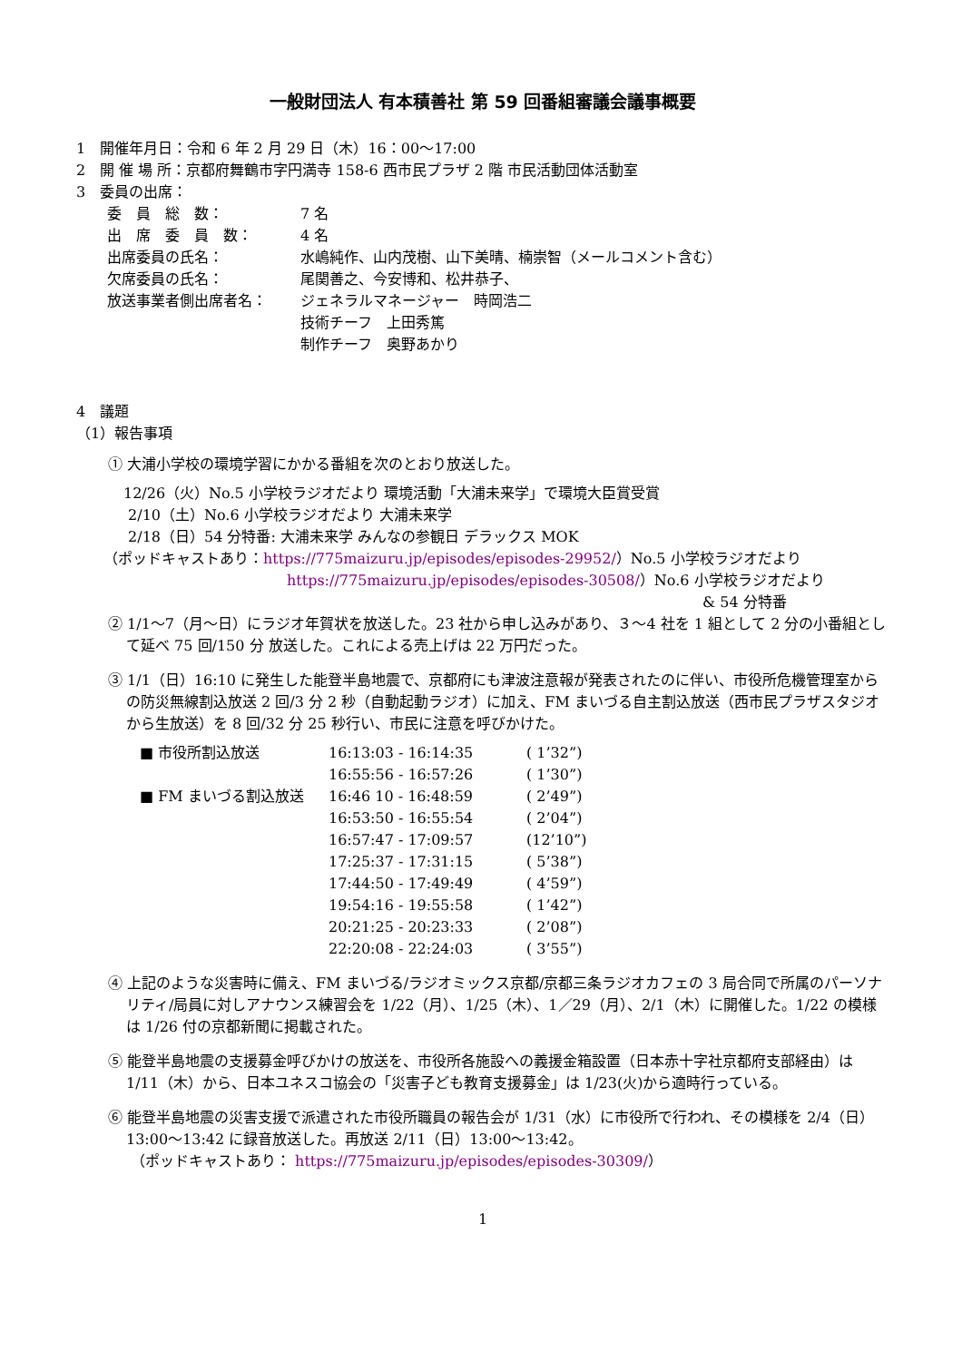一般財団法人 有本積善社 第 59 回番組審議会議事概要
1　開催年月日：令和 6 年 2 月 29 日（木）16：00～17:00
2　開 催 場 所：京都府舞鶴市字円満寺 158-6 西市民プラザ 2 階 市民活動団体活動室
3　委員の出席：
| 委 員 総 数： | 7 名 |
| 出 席 委 員 数： | 4 名 |
| 出席委員の氏名： | 水嶋純作、山内茂樹、山下美晴、楠崇智（メールコメント含む） |
| 欠席委員の氏名： | 尾関善之、今安博和、松井恭子、 |
| 放送事業者側出席者名： | ジェネラルマネージャー 時岡浩二 技術チーフ 上田秀篤 制作チーフ 奥野あかり |
4　議題
（1）報告事項
① 大浦小学校の環境学習にかかる番組を次のとおり放送した。
12/26（火）No.5 小学校ラジオだより 環境活動「大浦未来学」で環境大臣賞受賞
2/10（土）No.6 小学校ラジオだより 大浦未来学
2/18（日）54 分特番: 大浦未来学 みんなの参観日 デラックス MOK
（ポッドキャストあり：https://775maizuru.jp/episodes/episodes-29952/）No.5 小学校ラジオだより
https://775maizuru.jp/episodes/episodes-30508/）No.6 小学校ラジオだより
& 54 分特番
② 1/1～7（月～日）にラジオ年賀状を放送した。23 社から申し込みがあり、３～4 社を 1 組として 2 分の小番組として延べ 75 回/150 分 放送した。これによる売上げは 22 万円だった。
③ 1/1（日）16:10 に発生した能登半島地震で、京都府にも津波注意報が発表されたのに伴い、市役所危機管理室からの防災無線割込放送 2 回/3 分 2 秒（自動起動ラジオ）に加え、FM まいづる自主割込放送（西市民プラザスタジオから生放送）を 8 回/32 分 25 秒行い、市民に注意を呼びかけた。
| ■ 市役所割込放送 | 16:13:03 - 16:14:35 | ( 1’32”) |
| | 16:55:56 - 16:57:26 | ( 1’30”) |
| ■ FM まいづる割込放送 | 16:46 10 - 16:48:59 | ( 2’49”) |
| | 16:53:50 - 16:55:54 | ( 2’04”) |
| | 16:57:47 - 17:09:57 | (12’10”) |
| | 17:25:37 - 17:31:15 | ( 5’38”) |
| | 17:44:50 - 17:49:49 | ( 4’59”) |
| | 19:54:16 - 19:55:58 | ( 1’42”) |
| | 20:21:25 - 20:23:33 | ( 2’08”) |
| | 22:20:08 - 22:24:03 | ( 3’55”) |
④ 上記のような災害時に備え、FM まいづる/ラジオミックス京都/京都三条ラジオカフェの 3 局合同で所属のパーソナリティ/局員に対しアナウンス練習会を 1/22（月）、1/25（木）、1／29（月）、2/1（木）に開催した。1/22 の模様は 1/26 付の京都新聞に掲載された。
⑤ 能登半島地震の支援募金呼びかけの放送を、市役所各施設への義援金箱設置（日本赤十字社京都府支部経由）は 1/11（木）から、日本ユネスコ協会の「災害子ども教育支援募金」は 1/23(火)から適時行っている。
⑥ 能登半島地震の災害支援で派遣された市役所職員の報告会が 1/31（水）に市役所で行われ、その模様を 2/4（日）13:00～13:42 に録音放送した。再放送 2/11（日）13:00～13:42。
（ポッドキャストあり： https://775maizuru.jp/episodes/episodes-30309/）
1